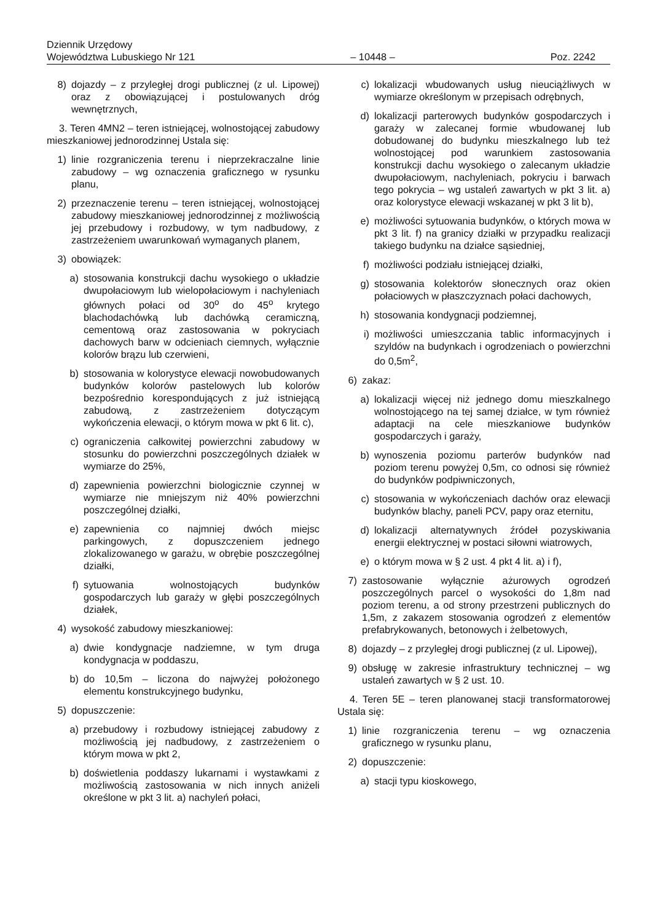Dziennik Urzędowy
Województwa Lubuskiego Nr 121
– 10448 –
Poz. 2242
8) dojazdy – z przyległej drogi publicznej (z ul. Lipowej) oraz z obowiązującej i postulowanych dróg wewnętrznych,
3. Teren 4MN2 – teren istniejącej, wolnostojącej zabudowy mieszkaniowej jednorodzinnej Ustala się:
1) linie rozgraniczenia terenu i nieprzekraczalne linie zabudowy – wg oznaczenia graficznego w rysunku planu,
2) przeznaczenie terenu – teren istniejącej, wolnostojącej zabudowy mieszkaniowej jednorodzinnej z możliwością jej przebudowy i rozbudowy, w tym nadbudowy, z zastrzeżeniem uwarunkowań wymaganych planem,
3) obowiązek:
a) stosowania konstrukcji dachu wysokiego o układzie dwupołaciowym lub wielopołaciowym i nachyleniach głównych połaci od 30<sup>o</sup> do 45<sup>o</sup> krytego blachodachówką lub dachówką ceramiczną, cementową oraz zastosowania w pokryciach dachowych barw w odcieniach ciemnych, wyłącznie kolorów brązu lub czerwieni,
b) stosowania w kolorystyce elewacji nowobudowanych budynków kolorów pastelowych lub kolorów bezpośrednio korespondujących z już istniejącą zabudową, z zastrzeżeniem dotyczącym wykończenia elewacji, o którym mowa w pkt 6 lit. c),
c) ograniczenia całkowitej powierzchni zabudowy w stosunku do powierzchni poszczególnych działek w wymiarze do 25%,
d) zapewnienia powierzchni biologicznie czynnej w wymiarze nie mniejszym niż 40% powierzchni poszczególnej działki,
e) zapewnienia co najmniej dwóch miejsc parkingowych, z dopuszczeniem jednego zlokalizowanego w garażu, w obrębie poszczególnej działki,
f) sytuowania wolnostojących budynków gospodarczych lub garaży w głębi poszczególnych działek,
4) wysokość zabudowy mieszkaniowej:
a) dwie kondygnacje nadziemne, w tym druga kondygnacja w poddaszu,
b) do 10,5m – liczona do najwyżej położonego elementu konstrukcyjnego budynku,
5) dopuszczenie:
a) przebudowy i rozbudowy istniejącej zabudowy z możliwością jej nadbudowy, z zastrzeżeniem o którym mowa w pkt 2,
b) doświetlenia poddaszy lukarnami i wystawkami z możliwością zastosowania w nich innych aniżeli określone w pkt 3 lit. a) nachyleń połaci,
c) lokalizacji wbudowanych usług nieuciążliwych w wymiarze określonym w przepisach odrębnych,
d) lokalizacji parterowych budynków gospodarczych i garaży w zalecanej formie wbudowanej lub dobudowanej do budynku mieszkalnego lub też wolnostojącej pod warunkiem zastosowania konstrukcji dachu wysokiego o zalecanym układzie dwupołaciowym, nachyleniach, pokryciu i barwach tego pokrycia – wg ustaleń zawartych w pkt 3 lit. a) oraz kolorystyce elewacji wskazanej w pkt 3 lit b),
e) możliwości sytuowania budynków, o których mowa w pkt 3 lit. f) na granicy działki w przypadku realizacji takiego budynku na działce sąsiedniej,
f) możliwości podziału istniejącej działki,
g) stosowania kolektorów słonecznych oraz okien połaciowych w płaszczyznach połaci dachowych,
h) stosowania kondygnacji podziemnej,
i) możliwości umieszczania tablic informacyjnych i szyldów na budynkach i ogrodzeniach o powierzchni do 0,5m<sup>2</sup>,
6) zakaz:
a) lokalizacji więcej niż jednego domu mieszkalnego wolnostojącego na tej samej działce, w tym również adaptacji na cele mieszkaniowe budynków gospodarczych i garaży,
b) wynoszenia poziomu parterów budynków nad poziom terenu powyżej 0,5m, co odnosi się również do budynków podpiwniczonych,
c) stosowania w wykończeniach dachów oraz elewacji budynków blachy, paneli PCV, papy oraz eternitu,
d) lokalizacji alternatywnych źródeł pozyskiwania energii elektrycznej w postaci siłowni wiatrowych,
e) o którym mowa w § 2 ust. 4 pkt 4 lit. a) i f),
7) zastosowanie wyłącznie ażurowych ogrodzeń poszczególnych parcel o wysokości do 1,8m nad poziom terenu, a od strony przestrzeni publicznych do 1,5m, z zakazem stosowania ogrodzeń z elementów prefabrykowanych, betonowych i żelbetowych,
8) dojazdy – z przyległej drogi publicznej (z ul. Lipowej),
9) obsługę w zakresie infrastruktury technicznej – wg ustaleń zawartych w § 2 ust. 10.
4. Teren 5E – teren planowanej stacji transformatorowej Ustala się:
1) linie rozgraniczenia terenu – wg oznaczenia graficznego w rysunku planu,
2) dopuszczenie:
a) stacji typu kioskowego,